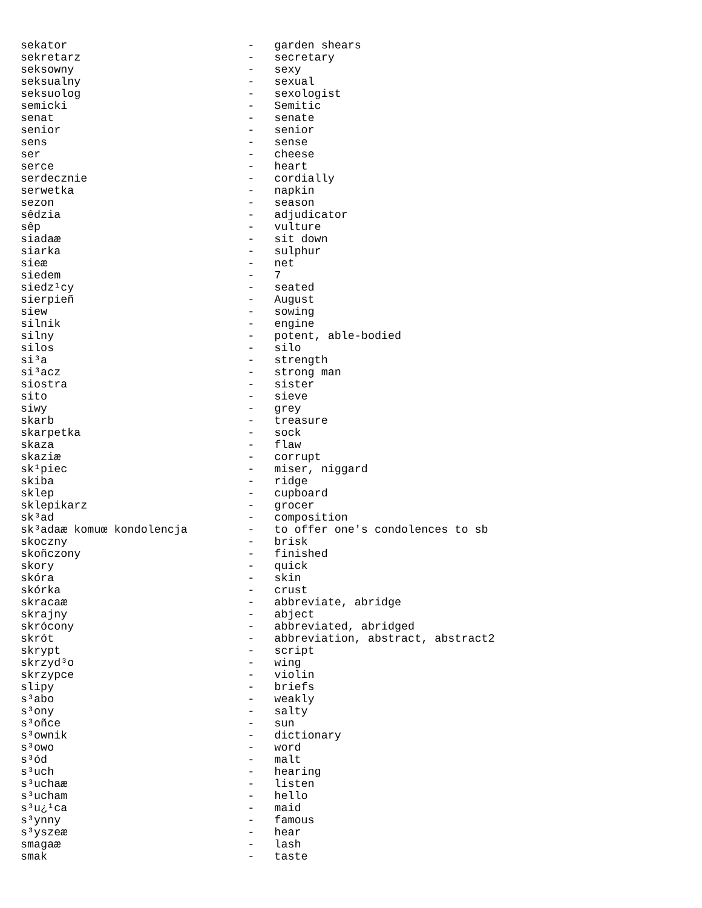sekator                           -   garden shears
sekretarz                         -   secretary
seksowny                          -   sexy
seksualny                         -   sexual
seksuolog                         -   sexologist
semicki                           -   Semitic
senat                             -   senate
senior                            -   senior
sens                              -   sense
ser                               -   cheese
serce                             -   heart
serdecznie                        -   cordially
serwetka                          -   napkin
sezon                             -   season
sêdzia                            -   adjudicator
sêp                               -   vulture
siadaæ                            -   sit down
siarka                            -   sulphur
sieæ                              -   net
siedem                            -   7
siedz¹cy                          -   seated
sierpieñ                          -   August
siew                              -   sowing
silnik                            -   engine
silny                             -   potent, able-bodied
silos                             -   silo
si³a                              -   strength
si³acz                            -   strong man
siostra                           -   sister
sito                              -   sieve
siwy                              -   grey
skarb                             -   treasure
skarpetka                         -   sock
skaza                             -   flaw
skaziæ                            -   corrupt
sk¹piec                           -   miser, niggard
skiba                             -   ridge
sklep                             -   cupboard
sklepikarz                        -   grocer
sk³ad                             -   composition
sk³adaæ komuœ kondolencja         -   to offer one's condolences to sb
skoczny                           -   brisk
skoñczony                         -   finished
skory                             -   quick
skóra                             -   skin
skórka                            -   crust
skracaæ                           -   abbreviate, abridge
skrajny                           -   abject
skrócony                          -   abbreviated, abridged
skrót                             -   abbreviation, abstract, abstract2
skrypt                            -   script
skrzyd³o                          -   wing
skrzypce                          -   violin
slipy                             -   briefs
s³abo                             -   weakly
s³ony                             -   salty
s³oñce                            -   sun
s³ownik                           -   dictionary
s³owo                             -   word
s³ód                              -   malt
s³uch                             -   hearing
s³uchaæ                           -   listen
s³ucham                           -   hello
s³u¿¹ca                           -   maid
s³ynny                            -   famous
s³yszeæ                           -   hear
smagaæ                            -   lash
smak                              -   taste